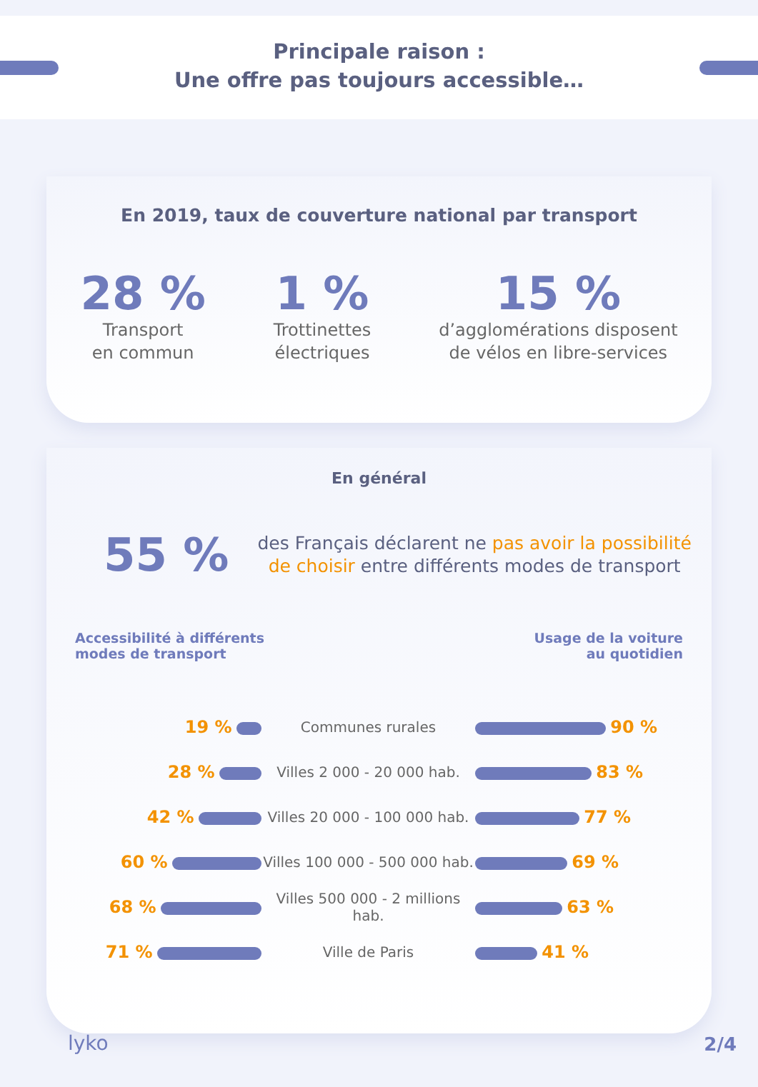Principale raison :
Une offre pas toujours accessible…
En 2019, taux de couverture national par transport
28 %
Transport
en commun
1 %
Trottinettes
électriques
15 %
d’agglomérations disposent
de vélos en libre-services
En général
55 %
des Français déclarent ne pas avoir la possibilité
de choisir entre différents modes de transport
Accessibilité à différents
modes de transport
Usage de la voiture
au quotidien
| 19 % | Communes rurales | 90 % |
| 28 % | Villes 2 000 - 20 000 hab. | 83 % |
| 42 % | Villes 20 000 - 100 000 hab. | 77 % |
| 60 % | Villes 100 000 - 500 000 hab. | 69 % |
| 68 % | Villes 500 000 - 2 millions hab. | 63 % |
| 71 % | Ville de Paris | 41 % |
lyko 2/4